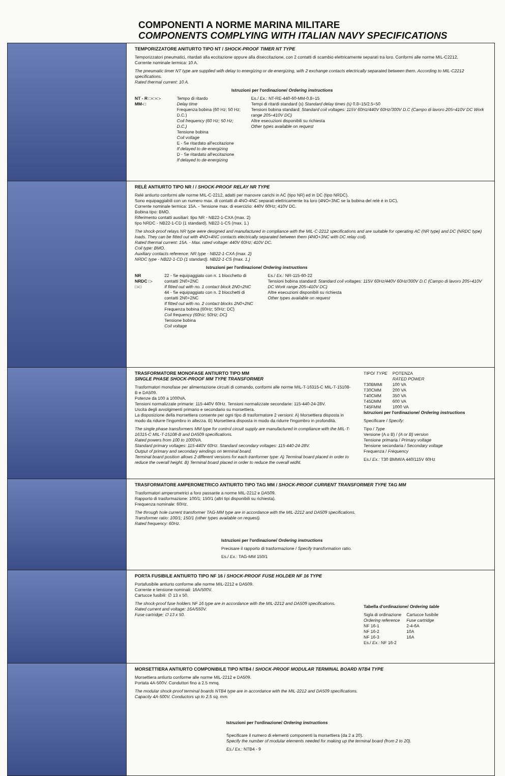COMPONENTI A NORME MARINA MILITARE
COMPONENTS COMPLYING WITH ITALIAN NAVY SPECIFICATIONS
TEMPORIZZATORE ANITURTO TIPO NT / SHOCK-PROOF TIMER NT TYPE
Temporizzatori pneumatici, ritardati alla eccitazione oppure alla diseccitazione, con 2 contatti di scambio elettricamente separati tra loro. Conformi alle norme MIL-C2212.
Corrente nominale termica: 10 A.
The pneumatic timer NT type are supplied with delay to energizing or de-energizing, with 2 exchange contacts electrically separated between them. According to MIL-C2212 specifications.
Rated thermal current: 10 A.
Istruzioni per l'ordinazione/ Ordering instructions
NT - R □-□-□-MM-□ Tempo di ritardo
Delay time
Frequenza bobina (60 Hz; 50 Hz; D.C.)
Coil frequency (60 Hz; 50 Hz; D.C.)
Tensione bobina
Coil voltage
E - Se ritardato all'eccitazione
If delayed to de-energizing
D - Se ritardato all'eccitazione
If delayed to de-energizing
Es./ Ex.: NT-RE-440-60-MM-0.8÷15
Tempi di ritardi standard (s) Standard delay times (s) 0.8÷15/2.5÷50
Tensioni bobina standard: Standard coil voltages: 115V 60Hz/440V 60Hz/300V D.C (Campo di lavoro 205÷410V DC Work range 205÷410V DC)
Altre esecuzioni disponibili su richiesta
Other types available on request
RELÈ ANTIURTO TIPO NR / / SHOCK-PROOF RELAY NR TYPE
Relè antiurto conformi alle norme MIL-C-2212, adatti per manovre carichi in AC (tipo NR) ed in DC (tipo NRDC).
Sono equipaggiabili con un numero max. di contatti di 4NO-4NC separati elettricamente tra loro (4NO+3NC se la bobina del relè è in DC).
Corrente nominale termica: 15A. - Tensione max. di esercizio: 440V 60Hz; 410V DC.
Bobina tipo: BMO.
Riferimento contatti ausiliari: tipo NR - NB22-1-CXA (max. 2)
tipo NRDC - NB22-1-CD (1 standard). NB22-1-CS (max. 1.)
The shock-proof relays NR type were designed and manufactured in compliance with the MIL-C-2212 specifications and are suitable for operating AC (NR type) and DC (NRDC type) loads. They can be fitted out with 4NO+4NC contacts electrically separated between them (4NO+3NC with DC relay coil).
Rated thermal current: 15A. - Max. rated voltage: 440V 60Hz; 410V DC.
Coil type: BMO.
Auxiliary contacts reference: NR type - NB22-1-CXA (max. 2)
NRDC type - NB22-1-CD (1 standard). NB22-1-CS (max. 1.)
Istruzioni per l'ordinazione/ Ordering instructions
NR
NRDC □-□-□
22 - Se equipaggiato con n. 1 blocchetto di contatti 2N0+2NC
If fitted out with no. 1 contact block 2N0+2NC
44 - Se equipaggiato con n. 2 blocchetti di contatti 2N0+2NC
If fitted out with no. 2 contact blocks 2N0+2NC
Frequenza bobina (60Hz; 50Hz; DC)
Coil frequency (60Hz; 50Hz; DC)
Tensione bobina
Coil voltage
Es./ Ex.: NR-115-60-22
Tensioni bobina standard: Standard coil voltages: 115V 60Hz/440V 60Hz/300V D.C (Campo di lavoro 205÷410V DC Work range 205÷410V DC)
Altre esecuzioni disponibili su richiesta
Other types available on request
TRASFORMATORE MONOFASE ANTIURTO TIPO MM
SINGLE PHASE SHOCK-PROOF MM TYPE TRANSFORMER
Trasformatori monofase per alimentazione circuiti di comando, conformi alle norme MIL-T-16315-C MIL-T-15108-B e DA509.
Potenze da 100 a 1000VA.
Tensioni normalizzate primarie: 115-440V 60Hz. Tensioni normalizzate secondarie: 115-440-24-28V.
Uscita degli avvolgimenti primario e secondario su morsettiera.
La disposizione della morsettiera consente per ogni tipo di trasformatore 2 versioni: A) Morsettiera disposta in modo da ridurre l'ingombro in altezza. B) Morsettiera disposta in modo da ridurre l'ingombro in profondità.
The single phase transformers MM type for control circuit supply are manufactured in compliance with the MIL-T-16315-C MIL-T-15108-B and DA509 specifications.
Rated powers from 100 to 1000VA.
Standard primary voltages: 115-440V 60Hz. Standard secondary voltages: 115-440-24-28V.
Output of primary and secondary windings on terminal board.
Terminal board position allows 2 different versions for each tranformer type: A) Terminal board placed in order to reduce the overall height. B) Terminal board placed in order to reduce the overall widht.
| TIPO/ TYPE | POTENZA RATED POWER |
| --- | --- |
| T30BMMI | 100 VA |
| T30CMM | 200 VA |
| T40CMM | 350 VA |
| T45DMM | 600 VA |
| T45FMM | 1000 VA |
Istruzioni per l'ordinazione/ Ordering instructions
Specificare / Specify:
Tipo / Type
Versione (A o B) / (A or B) version
Tensione primaria / Primary voltage
Tensione secondaria / Secondary voltage
Frequenza / Frequency
Es./ Ex.: T30 BMMI/A 440/115V 60Hz
TRASFORMATORE AMPEROMETRICO ANTIURTO TIPO TAG MM / SHOCK-PROOF CURRENT TRANSFORMER TYPE TAG MM
Trasformatori amperometrici a foro passante a norme MIL-2212 e DA509.
Rapporto di trasformazione: 100/1; 150/1 (altri tipi disponibili su richiesta).
Frequenza nominale: 60Hz.
The through hole current transformer TAG-MM type are in accordance with the MIL-2212 and DA509 specifications.
Transformer ratio: 100/1; 150/1 (other types available on request).
Rated frequency: 60Hz.
Istruzioni per l'ordinazione/ Ordering instructions
Precisare il rapporto di trasformazione / Specify transformation ratio.
Es./ Ex.: TAG-MM 150/1
PORTA FUSIBILE ANTIURTO TIPO NF 16 / SHOCK-PROOF FUSE HOLDER NF 16 TYPE
Portafusibile antiurto conforme alle norme MIL-2212 e DA509.
Corrente e tensione nominali: 16A/500V.
Cartucce fusibili: ∅ 13 x 50.
The shock-proof fuse holders NF 16 type are in accordance with the MIL-2212 and DA509 specifications.
Rated current and voltage: 16A/550V.
Fuse cartridge; ∅ 13 x 50.
Tabella d'ordinazione/ Ordering table
| Sigla di ordinazione Ordering reference | Cartucce fusibile Fuse cartridge |
| --- | --- |
| NF 16-1 | 2-4-6A |
| NF 16-2 | 10A |
| NF 16-3 | 16A |
Es./ Ex.: NF 16-2
MORSETTIERA ANTIURTO COMPONIBILE TIPO NTB4 / SHOCK-PROOF MODULAR TERMINAL BOARD NTB4 TYPE
Morsettiera antiurto conforme alle norme MIL-2212 e DA509.
Portata 4A-500V. Conduttori fino a 2.5 mmq.
The modular shock-proof terminal boards NTB4 type are in accordance with the MIL-2212 and DA509 specifications.
Capacity 4A-500V. Conductors up to 2.5 sq. mm.
Istruzioni per l'ordinazione/ Ordering instructions
Specificare il numero di elementi componenti la morsettiera (da 2 a 20).
Specify the number of modular elements needed for making up the terminal board (from 2 to 20).
Es./ Ex.: NTB4 - 9